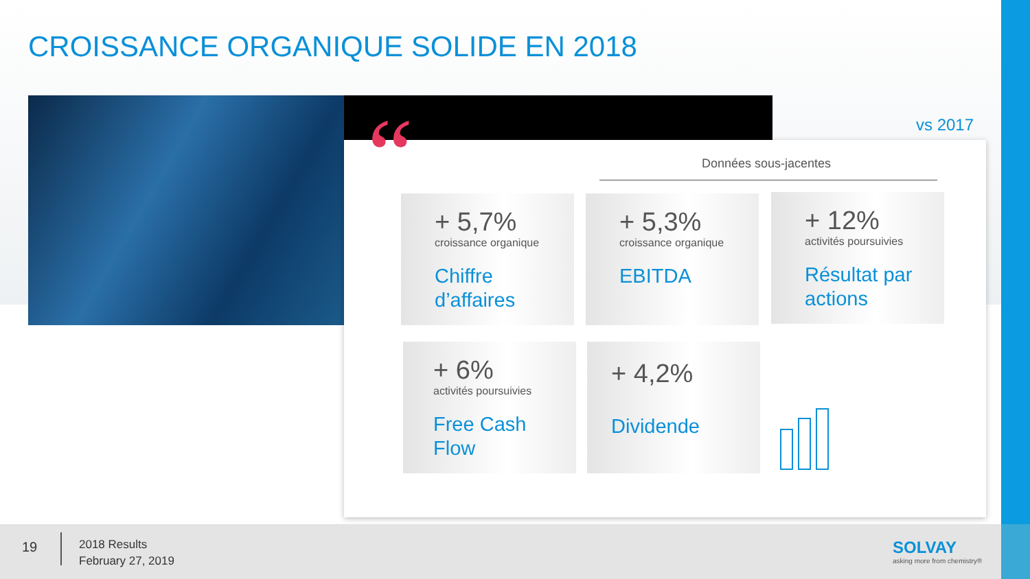CROISSANCE ORGANIQUE SOLIDE EN 2018
“ vs 2017
Données sous-jacentes
+ 5,7%
croissance organique
Chiffre
d’affaires
+ 5,3%
croissance organique
EBITDA
+ 12%
activités poursuivies
Résultat par
actions
+ 6%
activités poursuivies
Free Cash
Flow
+ 4,2%
Dividende
19
2018 Results
February 27, 2019
SOLVAY
asking more from chemistry®